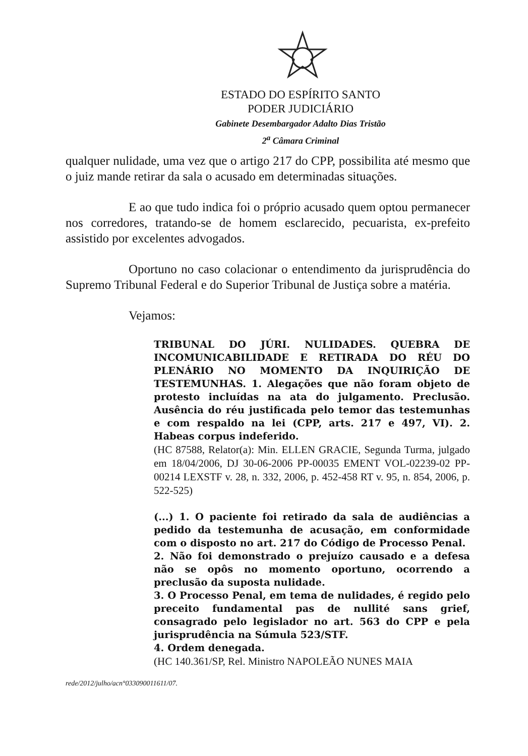ESTADO DO ESPÍRITO SANTO
PODER JUDICIÁRIO
Gabinete Desembargador Adalto Dias Tristão
2<sup>a</sup> Câmara Criminal
qualquer nulidade, uma vez que o artigo 217 do CPP, possibilita até mesmo que o juiz mande retirar da sala o acusado em determinadas situações.
E ao que tudo indica foi o próprio acusado quem optou permanecer nos corredores, tratando-se de homem esclarecido, pecuarista, ex-prefeito assistido por excelentes advogados.
Oportuno no caso colacionar o entendimento da jurisprudência do Supremo Tribunal Federal e do Superior Tribunal de Justiça sobre a matéria.
Vejamos:
TRIBUNAL DO JÚRI. NULIDADES. QUEBRA DE INCOMUNICABILIDADE E RETIRADA DO RÉU DO PLENÁRIO NO MOMENTO DA INQUIRIÇÃO DE TESTEMUNHAS. 1. Alegações que não foram objeto de protesto incluídas na ata do julgamento. Preclusão. Ausência do réu justificada pelo temor das testemunhas e com respaldo na lei (CPP, arts. 217 e 497, VI). 2. Habeas corpus indeferido.
(HC 87588, Relator(a): Min. ELLEN GRACIE, Segunda Turma, julgado em 18/04/2006, DJ 30-06-2006 PP-00035 EMENT VOL-02239-02 PP-00214 LEXSTF v. 28, n. 332, 2006, p. 452-458 RT v. 95, n. 854, 2006, p. 522-525)
(...) 1. O paciente foi retirado da sala de audiências a pedido da testemunha de acusação, em conformidade com o disposto no art. 217 do Código de Processo Penal.
2. Não foi demonstrado o prejuízo causado e a defesa não se opôs no momento oportuno, ocorrendo a preclusão da suposta nulidade.
3. O Processo Penal, em tema de nulidades, é regido pelo preceito fundamental pas de nullité sans grief, consagrado pelo legislador no art. 563 do CPP e pela jurisprudência na Súmula 523/STF.
4. Ordem denegada.
(HC 140.361/SP, Rel. Ministro NAPOLEÃO NUNES MAIA
rede/2012/julho/acn°033090011611/07.